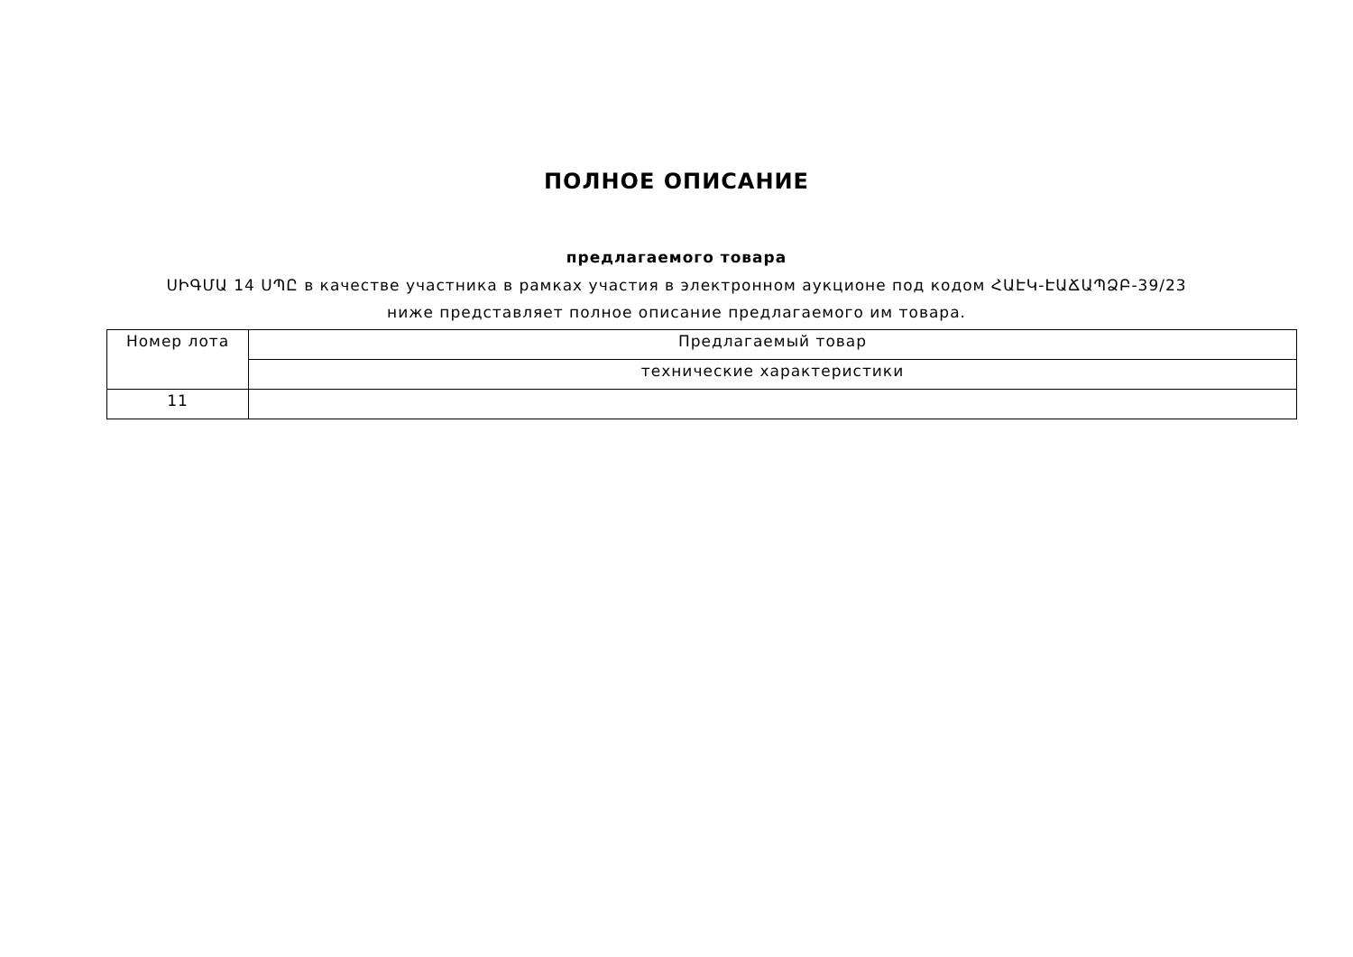ПОЛНОЕ ОПИСАНИЕ
предлагаемого товара
ՍԻԳՄԱ 14 ՍՊԸ в качестве участника в рамках участия в электронном аукционе под кодом ՀԱԷԿ-ԷԱՃԱՊՁԲ-39/23 ниже представляет полное описание предлагаемого им товара.
| Номер лота | Предлагаемый товар |
| | технические характеристики |
| 11 | |